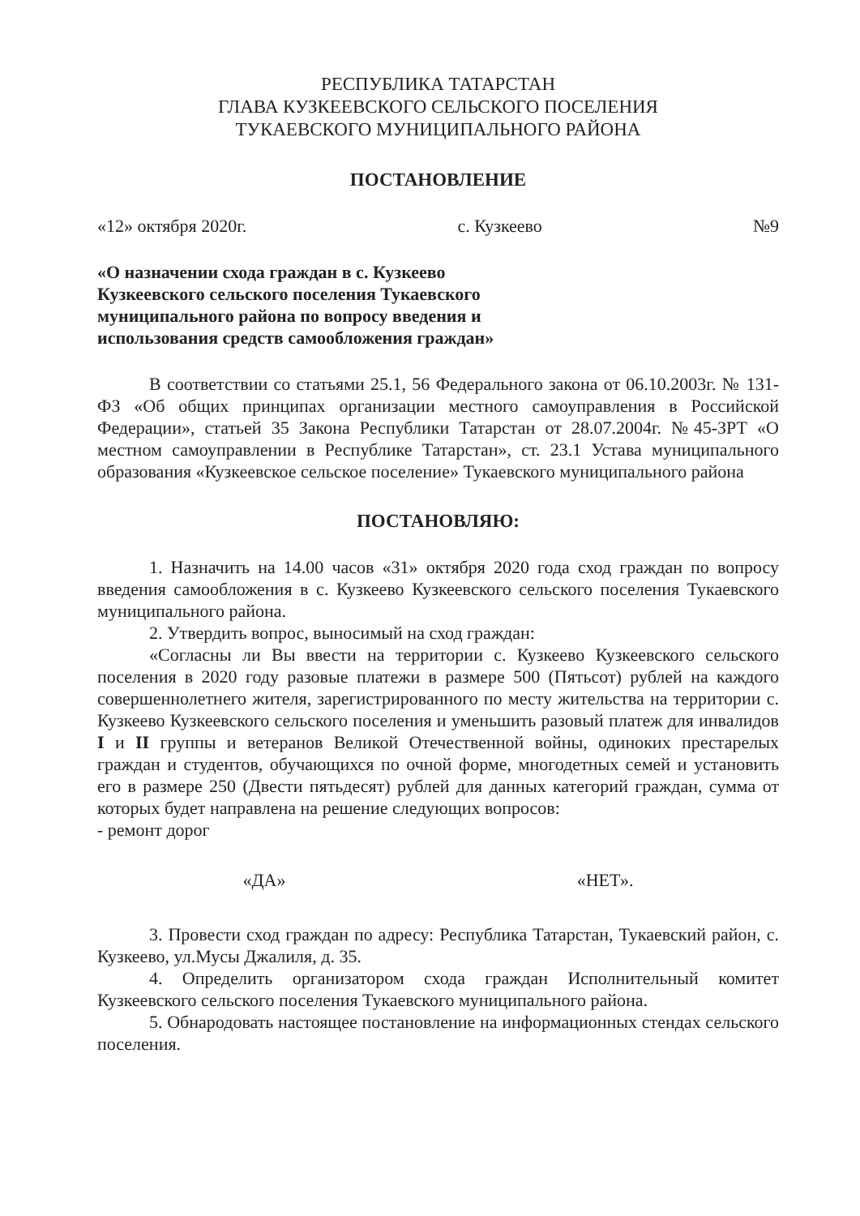РЕСПУБЛИКА ТАТАРСТАН
ГЛАВА КУЗКЕЕВСКОГО СЕЛЬСКОГО ПОСЕЛЕНИЯ
ТУКАЕВСКОГО МУНИЦИПАЛЬНОГО РАЙОНА
ПОСТАНОВЛЕНИЕ
«12» октября 2020г. с. Кузкеево №9
«О назначении схода граждан в с. Кузкеево Кузкеевского сельского поселения Тукаевского муниципального района по вопросу введения и использования средств самообложения граждан»
В соответствии со статьями 25.1, 56 Федерального закона от 06.10.2003г. № 131-ФЗ «Об общих принципах организации местного самоуправления в Российской Федерации», статьей 35 Закона Республики Татарстан от 28.07.2004г. №45-ЗРТ «О местном самоуправлении в Республике Татарстан», ст. 23.1 Устава муниципального образования «Кузкеевское сельское поселение» Тукаевского муниципального района
ПОСТАНОВЛЯЮ:
1. Назначить на 14.00 часов «31» октября 2020 года сход граждан по вопросу введения самообложения в с. Кузкеево Кузкеевского сельского поселения Тукаевского муниципального района.
2. Утвердить вопрос, выносимый на сход граждан:
«Согласны ли Вы ввести на территории с. Кузкеево Кузкеевского сельского поселения в 2020 году разовые платежи в размере 500 (Пятьсот) рублей на каждого совершеннолетнего жителя, зарегистрированного по месту жительства на территории с. Кузкеево Кузкеевского сельского поселения и уменьшить разовый платеж для инвалидов I и II группы и ветеранов Великой Отечественной войны, одиноких престарелых граждан и студентов, обучающихся по очной форме, многодетных семей и установить его в размере 250 (Двести пятьдесят) рублей для данных категорий граждан, сумма от которых будет направлена на решение следующих вопросов:
- ремонт дорог
«ДА» «НЕТ».
3. Провести сход граждан по адресу: Республика Татарстан, Тукаевский район, с. Кузкеево, ул.Мусы Джалиля, д. 35.
4. Определить организатором схода граждан Исполнительный комитет Кузкеевского сельского поселения Тукаевского муниципального района.
5. Обнародовать настоящее постановление на информационных стендах сельского поселения.